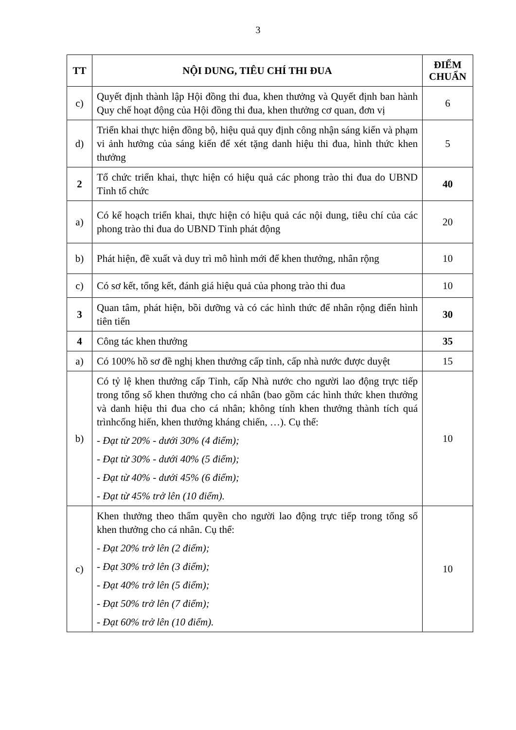3
| TT | NỘI DUNG, TIÊU CHÍ THI ĐUA | ĐIỂM CHUẨN |
| --- | --- | --- |
| c) | Quyết định thành lập Hội đồng thi đua, khen thưởng và Quyết định ban hành Quy chế hoạt động của Hội đồng thi đua, khen thưởng cơ quan, đơn vị | 6 |
| d) | Triển khai thực hiện đồng bộ, hiệu quả quy định công nhận sáng kiến và phạm vi ảnh hưởng của sáng kiến để xét tặng danh hiệu thi đua, hình thức khen thưởng | 5 |
| 2 | Tổ chức triển khai, thực hiện có hiệu quả các phong trào thi đua do UBND Tỉnh tổ chức | 40 |
| a) | Có kế hoạch triển khai, thực hiện có hiệu quả các nội dung, tiêu chí của các phong trào thi đua do UBND Tỉnh phát động | 20 |
| b) | Phát hiện, đề xuất và duy trì mô hình mới để khen thưởng, nhân rộng | 10 |
| c) | Có sơ kết, tổng kết, đánh giá hiệu quả của phong trào thi đua | 10 |
| 3 | Quan tâm, phát hiện, bồi dưỡng và có các hình thức để nhân rộng điển hình tiên tiến | 30 |
| 4 | Công tác khen thưởng | 35 |
| a) | Có 100% hồ sơ đề nghị khen thưởng cấp tỉnh, cấp nhà nước được duyệt | 15 |
| b) | Có tỷ lệ khen thưởng cấp Tỉnh, cấp Nhà nước cho người lao động trực tiếp trong tổng số khen thưởng cho cá nhân (bao gồm các hình thức khen thưởng và danh hiệu thi đua cho cá nhân; không tính khen thưởng thành tích quá trìnhcống hiến, khen thưởng kháng chiến, …). Cụ thể: - Đạt từ 20% - dưới 30% (4 điểm); - Đạt từ 30% - dưới 40% (5 điểm); - Đạt từ 40% - dưới 45% (6 điểm); - Đạt từ 45% trở lên (10 điểm). | 10 |
| c) | Khen thưởng theo thẩm quyền cho người lao động trực tiếp trong tổng số khen thưởng cho cá nhân. Cụ thể: - Đạt 20% trở lên (2 điểm); - Đạt 30% trở lên (3 điểm); - Đạt 40% trở lên (5 điểm); - Đạt 50% trở lên (7 điểm); - Đạt 60% trở lên (10 điểm). | 10 |